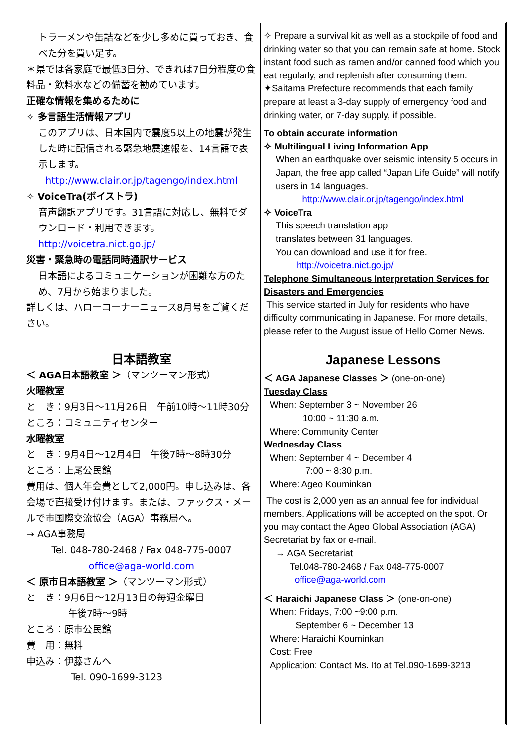トラーメンや缶詰などを少し多めに買っておき、食べた分を買い足す。
＊県では各家庭で最低3日分、できれば7日分程度の食料品・飲料水などの備蓄を勧めています。
正確な情報を集めるために
✧ 多言語生活情報アプリ
このアプリは、日本国内で震度5以上の地震が発生した時に配信される緊急地震速報を、14言語で表示します。
http://www.clair.or.jp/tagengo/index.html
✧ VoiceTra(ボイストラ)
音声翻訳アプリです。31言語に対応し、無料でダウンロード・利用できます。
http://voicetra.nict.go.jp/
災害・緊急時の電話同時通訳サービス
日本語によるコミュニケーションが困難な方のため、7月から始まりました。
詳しくは、ハローコーナーニュース8月号をご覧ください。
日本語教室
＜ AGA日本語教室 ＞（マンツーマン形式）
火曜教室
と　き：9月3日～11月26日　午前10時～11時30分
ところ：コミュニティセンター
水曜教室
と　き：9月4日～12月4日　午後7時～8時30分
ところ：上尾公民館
費用は、個人年会費として2,000円。申し込みは、各会場で直接受け付けます。または、ファックス・メールで市国際交流協会（AGA）事務局へ。
→ AGA事務局
Tel. 048-780-2468 / Fax 048-775-0007
office@aga-world.com
＜ 原市日本語教室 ＞（マンツーマン形式）
と　き：9月6日～12月13日の毎週金曜日
午後7時～9時
ところ：原市公民館
費　用：無料
申込み：伊藤さんへ
Tel. 090-1699-3123
✧ Prepare a survival kit as well as a stockpile of food and drinking water so that you can remain safe at home. Stock instant food such as ramen and/or canned food which you eat regularly, and replenish after consuming them.
✦Saitama Prefecture recommends that each family prepare at least a 3-day supply of emergency food and drinking water, or 7-day supply, if possible.
To obtain accurate information
✧ Multilingual Living Information App
When an earthquake over seismic intensity 5 occurs in Japan, the free app called “Japan Life Guide” will notify users in 14 languages.
http://www.clair.or.jp/tagengo/index.html
✧ VoiceTra
This speech translation app
translates between 31 languages.
You can download and use it for free.
http://voicetra.nict.go.jp/
Telephone Simultaneous Interpretation Services for Disasters and Emergencies
This service started in July for residents who have difficulty communicating in Japanese. For more details, please refer to the August issue of Hello Corner News.
Japanese Lessons
＜ AGA Japanese Classes ＞ (one-on-one)
Tuesday Class
When: September 3 ~ November 26
10:00 ~ 11:30 a.m.
Where: Community Center
Wednesday Class
When: September 4 ~ December 4
7:00 ~ 8:30 p.m.
Where: Ageo Kouminkan
The cost is 2,000 yen as an annual fee for individual members. Applications will be accepted on the spot. Or you may contact the Ageo Global Association (AGA) Secretariat by fax or e-mail.
→ AGA Secretariat
Tel.048-780-2468 / Fax 048-775-0007
office@aga-world.com
＜ Haraichi Japanese Class ＞ (one-on-one)
When: Fridays, 7:00 ~9:00 p.m.
September 6 ~ December 13
Where: Haraichi Kouminkan
Cost: Free
Application: Contact Ms. Ito at Tel.090-1699-3213